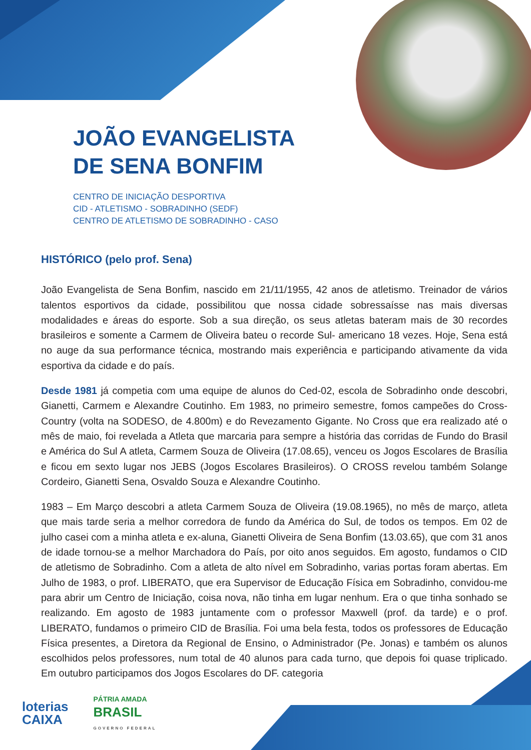JOÃO EVANGELISTA
DE SENA BONFIM
CENTRO DE INICIAÇÃO DESPORTIVA
CID - ATLETISMO - SOBRADINHO (SEDF)
CENTRO DE ATLETISMO DE SOBRADINHO - CASO
HISTÓRICO (pelo prof. Sena)
João Evangelista de Sena Bonfim, nascido em 21/11/1955, 42 anos de atletismo. Treinador de vários talentos esportivos da cidade, possibilitou que nossa cidade sobressaísse nas mais diversas modalidades e áreas do esporte. Sob a sua direção, os seus atletas bateram mais de 30 recordes brasileiros e somente a Carmem de Oliveira bateu o recorde Sul- americano 18 vezes. Hoje, Sena está no auge da sua performance técnica, mostrando mais experiência e participando ativamente da vida esportiva da cidade e do país.
Desde 1981 já competia com uma equipe de alunos do Ced-02, escola de Sobradinho onde descobri, Gianetti, Carmem e Alexandre Coutinho. Em 1983, no primeiro semestre, fomos campeões do Cross-Country (volta na SODESO, de 4.800m) e do Revezamento Gigante. No Cross que era realizado até o mês de maio, foi revelada a Atleta que marcaria para sempre a história das corridas de Fundo do Brasil e América do Sul A atleta, Carmem Souza de Oliveira (17.08.65), venceu os Jogos Escolares de Brasília e ficou em sexto lugar nos JEBS (Jogos Escolares Brasileiros). O CROSS revelou também Solange Cordeiro, Gianetti Sena, Osvaldo Souza e Alexandre Coutinho.
1983 – Em Março descobri a atleta Carmem Souza de Oliveira (19.08.1965), no mês de março, atleta que mais tarde seria a melhor corredora de fundo da América do Sul, de todos os tempos. Em 02 de julho casei com a minha atleta e ex-aluna, Gianetti Oliveira de Sena Bonfim (13.03.65), que com 31 anos de idade tornou-se a melhor Marchadora do País, por oito anos seguidos. Em agosto, fundamos o CID de atletismo de Sobradinho. Com a atleta de alto nível em Sobradinho, varias portas foram abertas. Em Julho de 1983, o prof. LIBERATO, que era Supervisor de Educação Física em Sobradinho, convidou-me para abrir um Centro de Iniciação, coisa nova, não tinha em lugar nenhum. Era o que tinha sonhado se realizando. Em agosto de 1983 juntamente com o professor Maxwell (prof. da tarde) e o prof. LIBERATO, fundamos o primeiro CID de Brasília. Foi uma bela festa, todos os professores de Educação Física presentes, a Diretora da Regional de Ensino, o Administrador (Pe. Jonas) e também os alunos escolhidos pelos professores, num total de 40 alunos para cada turno, que depois foi quase triplicado. Em outubro participamos dos Jogos Escolares do DF. categoria
loterias
CAIXA
PÁTRIA AMADA
BRASIL
GOVERNO FEDERAL